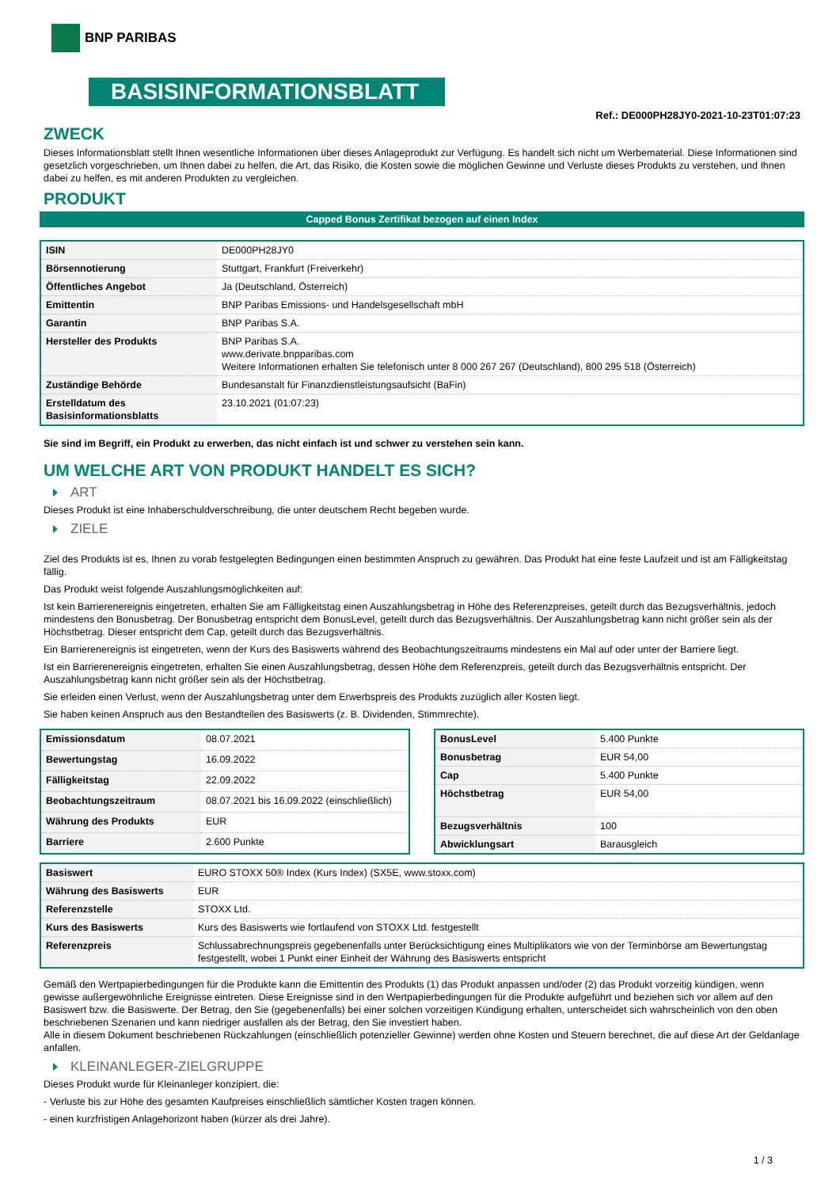BNP PARIBAS
BASISINFORMATIONSBLATT
Ref.: DE000PH28JY0-2021-10-23T01:07:23
ZWECK
Dieses Informationsblatt stellt Ihnen wesentliche Informationen über dieses Anlageprodukt zur Verfügung. Es handelt sich nicht um Werbematerial. Diese Informationen sind gesetzlich vorgeschrieben, um Ihnen dabei zu helfen, die Art, das Risiko, die Kosten sowie die möglichen Gewinne und Verluste dieses Produkts zu verstehen, und Ihnen dabei zu helfen, es mit anderen Produkten zu vergleichen.
PRODUKT
Capped Bonus Zertifikat bezogen auf einen Index
| ISIN | DE000PH28JY0 |
| Börsennotierung | Stuttgart, Frankfurt (Freiverkehr) |
| Öffentliches Angebot | Ja (Deutschland, Österreich) |
| Emittentin | BNP Paribas Emissions- und Handelsgesellschaft mbH |
| Garantin | BNP Paribas S.A. |
| Hersteller des Produkts | BNP Paribas S.A. www.derivate.bnpparibas.com Weitere Informationen erhalten Sie telefonisch unter 8 000 267 267 (Deutschland), 800 295 518 (Österreich) |
| Zuständige Behörde | Bundesanstalt für Finanzdienstleistungsaufsicht (BaFin) |
| Erstelldatum des Basisinformationsblatts | 23.10.2021 (01:07:23) |
Sie sind im Begriff, ein Produkt zu erwerben, das nicht einfach ist und schwer zu verstehen sein kann.
UM WELCHE ART VON PRODUKT HANDELT ES SICH?
ART
Dieses Produkt ist eine Inhaberschuldverschreibung, die unter deutschem Recht begeben wurde.
ZIELE
Ziel des Produkts ist es, Ihnen zu vorab festgelegten Bedingungen einen bestimmten Anspruch zu gewähren. Das Produkt hat eine feste Laufzeit und ist am Fälligkeitstag fällig.
Das Produkt weist folgende Auszahlungsmöglichkeiten auf:
Ist kein Barrierenereignis eingetreten, erhalten Sie am Fälligkeitstag einen Auszahlungsbetrag in Höhe des Referenzpreises, geteilt durch das Bezugsverhältnis, jedoch mindestens den Bonusbetrag. Der Bonusbetrag entspricht dem BonusLevel, geteilt durch das Bezugsverhältnis. Der Auszahlungsbetrag kann nicht größer sein als der Höchstbetrag. Dieser entspricht dem Cap, geteilt durch das Bezugsverhältnis.
Ein Barrierenereignis ist eingetreten, wenn der Kurs des Basiswerts während des Beobachtungszeitraums mindestens ein Mal auf oder unter der Barriere liegt.
Ist ein Barrierenereignis eingetreten, erhalten Sie einen Auszahlungsbetrag, dessen Höhe dem Referenzpreis, geteilt durch das Bezugsverhältnis entspricht. Der Auszahlungsbetrag kann nicht größer sein als der Höchstbetrag.
Sie erleiden einen Verlust, wenn der Auszahlungsbetrag unter dem Erwerbspreis des Produkts zuzüglich aller Kosten liegt.
Sie haben keinen Anspruch aus den Bestandteilen des Basiswerts (z. B. Dividenden, Stimmrechte).
| Emissionsdatum | 08.07.2021 |
| Bewertungstag | 16.09.2022 |
| Fälligkeitstag | 22.09.2022 |
| Beobachtungszeitraum | 08.07.2021 bis 16.09.2022 (einschließlich) |
| Währung des Produkts | EUR |
| Barriere | 2.600 Punkte |
| BonusLevel | 5.400 Punkte |
| Bonusbetrag | EUR 54,00 |
| Cap | 5.400 Punkte |
| Höchstbetrag | EUR 54,00 |
| Bezugsverhältnis | 100 |
| Abwicklungsart | Barausgleich |
| Basiswert | EURO STOXX 50® Index (Kurs Index) (SX5E, www.stoxx.com) |
| Währung des Basiswerts | EUR |
| Referenzstelle | STOXX Ltd. |
| Kurs des Basiswerts | Kurs des Basiswerts wie fortlaufend von STOXX Ltd. festgestellt |
| Referenzpreis | Schlussabrechnungspreis gegebenenfalls unter Berücksichtigung eines Multiplikators wie von der Terminbörse am Bewertungstag festgestellt, wobei 1 Punkt einer Einheit der Währung des Basiswerts entspricht |
Gemäß den Wertpapierbedingungen für die Produkte kann die Emittentin des Produkts (1) das Produkt anpassen und/oder (2) das Produkt vorzeitig kündigen, wenn gewisse außergewöhnliche Ereignisse eintreten. Diese Ereignisse sind in den Wertpapierbedingungen für die Produkte aufgeführt und beziehen sich vor allem auf den Basiswert bzw. die Basiswerte. Der Betrag, den Sie (gegebenenfalls) bei einer solchen vorzeitigen Kündigung erhalten, unterscheidet sich wahrscheinlich von den oben beschriebenen Szenarien und kann niedriger ausfallen als der Betrag, den Sie investiert haben.
Alle in diesem Dokument beschriebenen Rückzahlungen (einschließlich potenzieller Gewinne) werden ohne Kosten und Steuern berechnet, die auf diese Art der Geldanlage anfallen.
KLEINANLEGER-ZIELGRUPPE
Dieses Produkt wurde für Kleinanleger konzipiert, die:
- Verluste bis zur Höhe des gesamten Kaufpreises einschließlich sämtlicher Kosten tragen können.
- einen kurzfristigen Anlagehorizont haben (kürzer als drei Jahre).
1 / 3